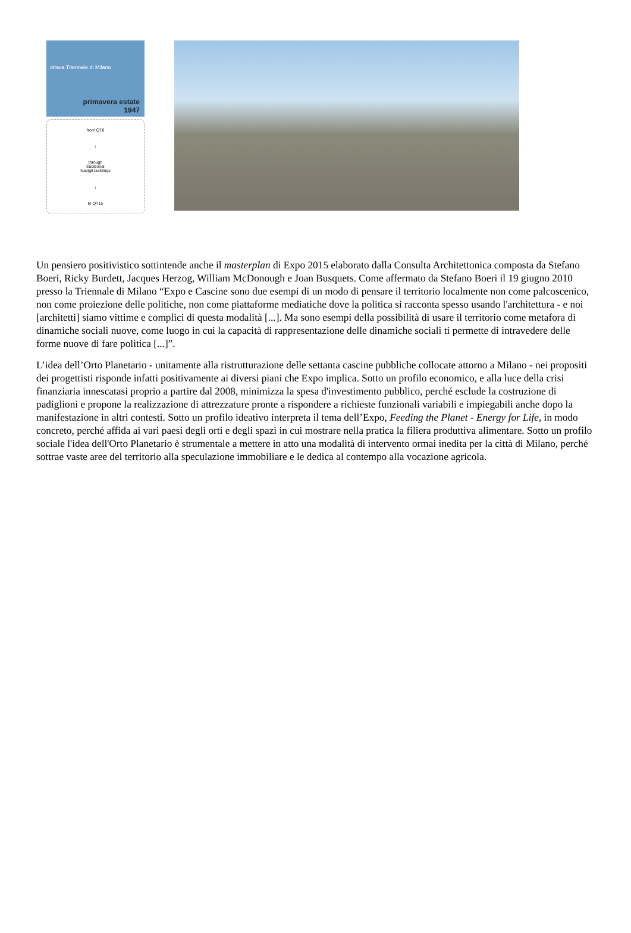ottava Triennale di Milano
primavera estate
1947
from QT8
↓
through
traditional
Navigli buildings
↓
to QT15
Un pensiero positivistico sottintende anche il masterplan di Expo 2015 elaborato dalla Consulta Architettonica composta da Stefano Boeri, Ricky Burdett, Jacques Herzog, William McDonough e Joan Busquets. Come affermato da Stefano Boeri il 19 giugno 2010 presso la Triennale di Milano “Expo e Cascine sono due esempi di un modo di pensare il territorio localmente non come palcoscenico, non come proiezione delle politiche, non come piattaforme mediatiche dove la politica si racconta spesso usando l'architettura - e noi [architetti] siamo vittime e complici di questa modalità [...]. Ma sono esempi della possibilità di usare il territorio come metafora di dinamiche sociali nuove, come luogo in cui la capacità di rappresentazione delle dinamiche sociali ti permette di intravedere delle forme nuove di fare politica [...]”.
L’idea dell’Orto Planetario - unitamente alla ristrutturazione delle settanta cascine pubbliche collocate attorno a Milano - nei propositi dei progettisti risponde infatti positivamente ai diversi piani che Expo implica. Sotto un profilo economico, e alla luce della crisi finanziaria innescatasi proprio a partire dal 2008, minimizza la spesa d'investimento pubblico, perché esclude la costruzione di padiglioni e propone la realizzazione di attrezzature pronte a rispondere a richieste funzionali variabili e impiegabili anche dopo la manifestazione in altri contesti. Sotto un profilo ideativo interpreta il tema dell’Expo, Feeding the Planet - Energy for Life, in modo concreto, perché affida ai vari paesi degli orti e degli spazi in cui mostrare nella pratica la filiera produttiva alimentare. Sotto un profilo sociale l'idea dell'Orto Planetario è strumentale a mettere in atto una modalità di intervento ormai inedita per la città di Milano, perché sottrae vaste aree del territorio alla speculazione immobiliare e le dedica al contempo alla vocazione agricola.